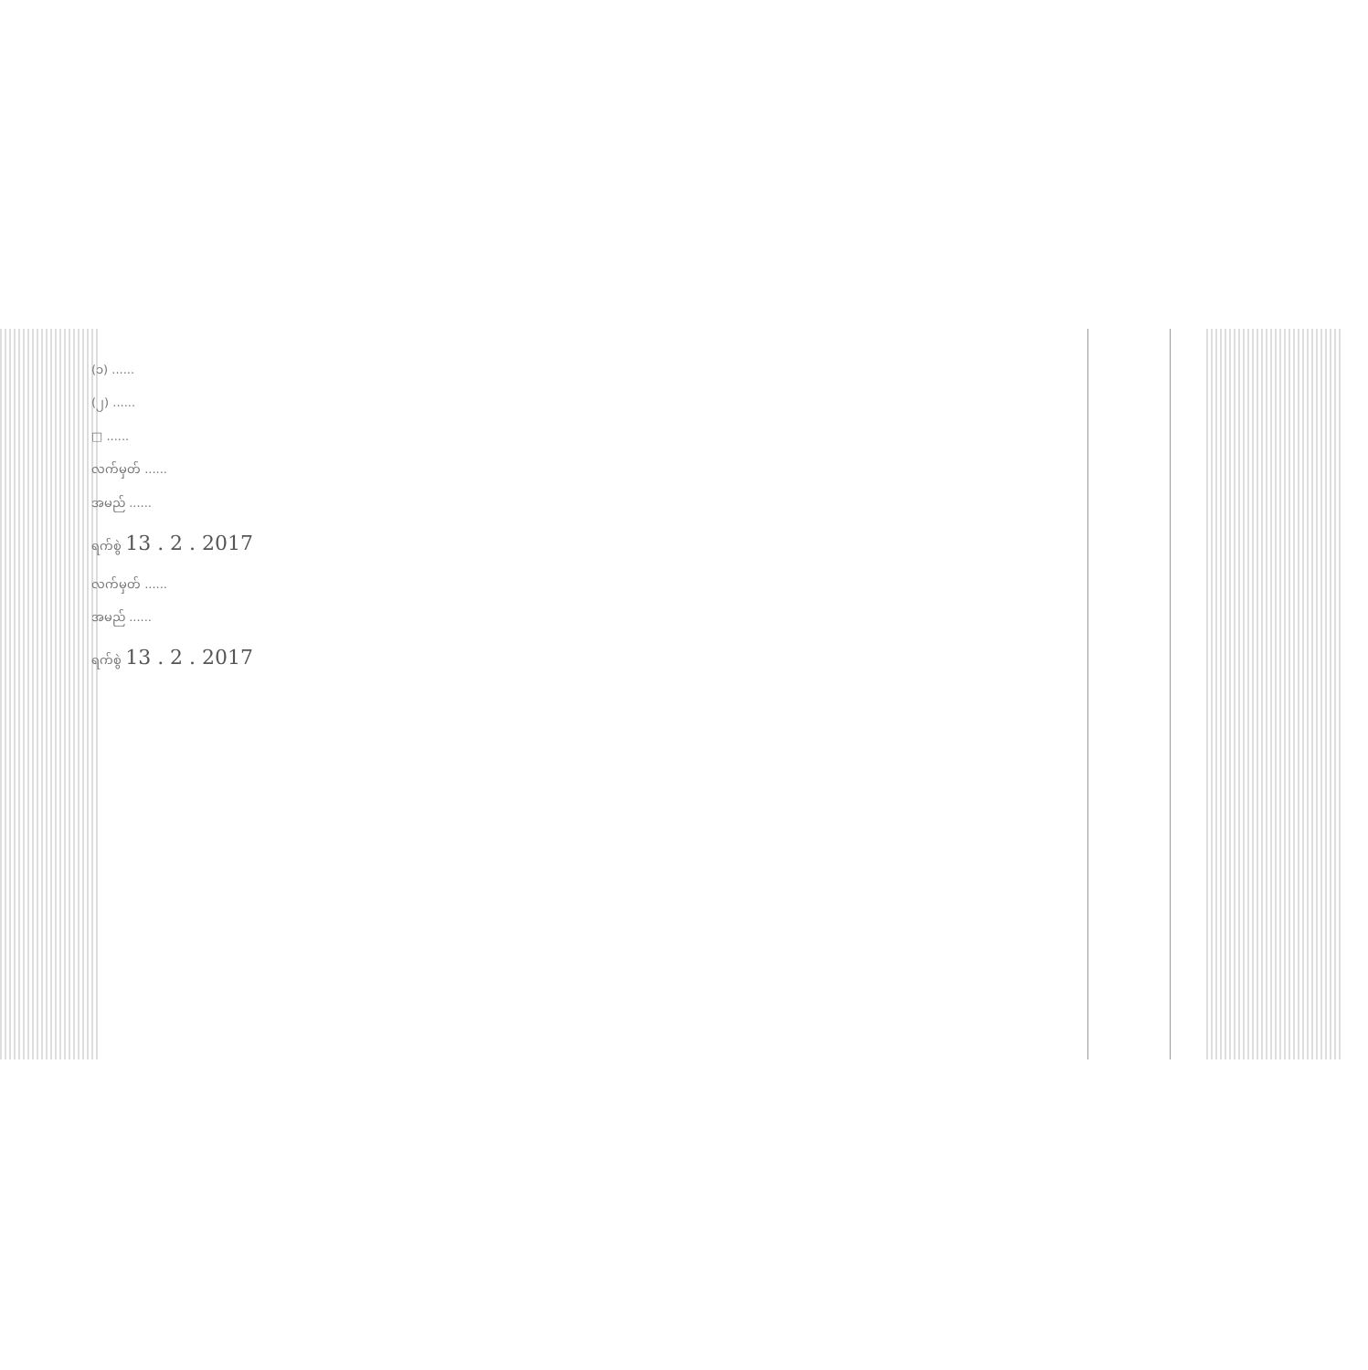(၁) ......
(၂) ......
□ ......
လက်မှတ် ......
အမည် ......
ရက်စွဲ 13 . 2 . 2017
လက်မှတ် ......
အမည် ......
ရက်စွဲ 13 . 2 . 2017